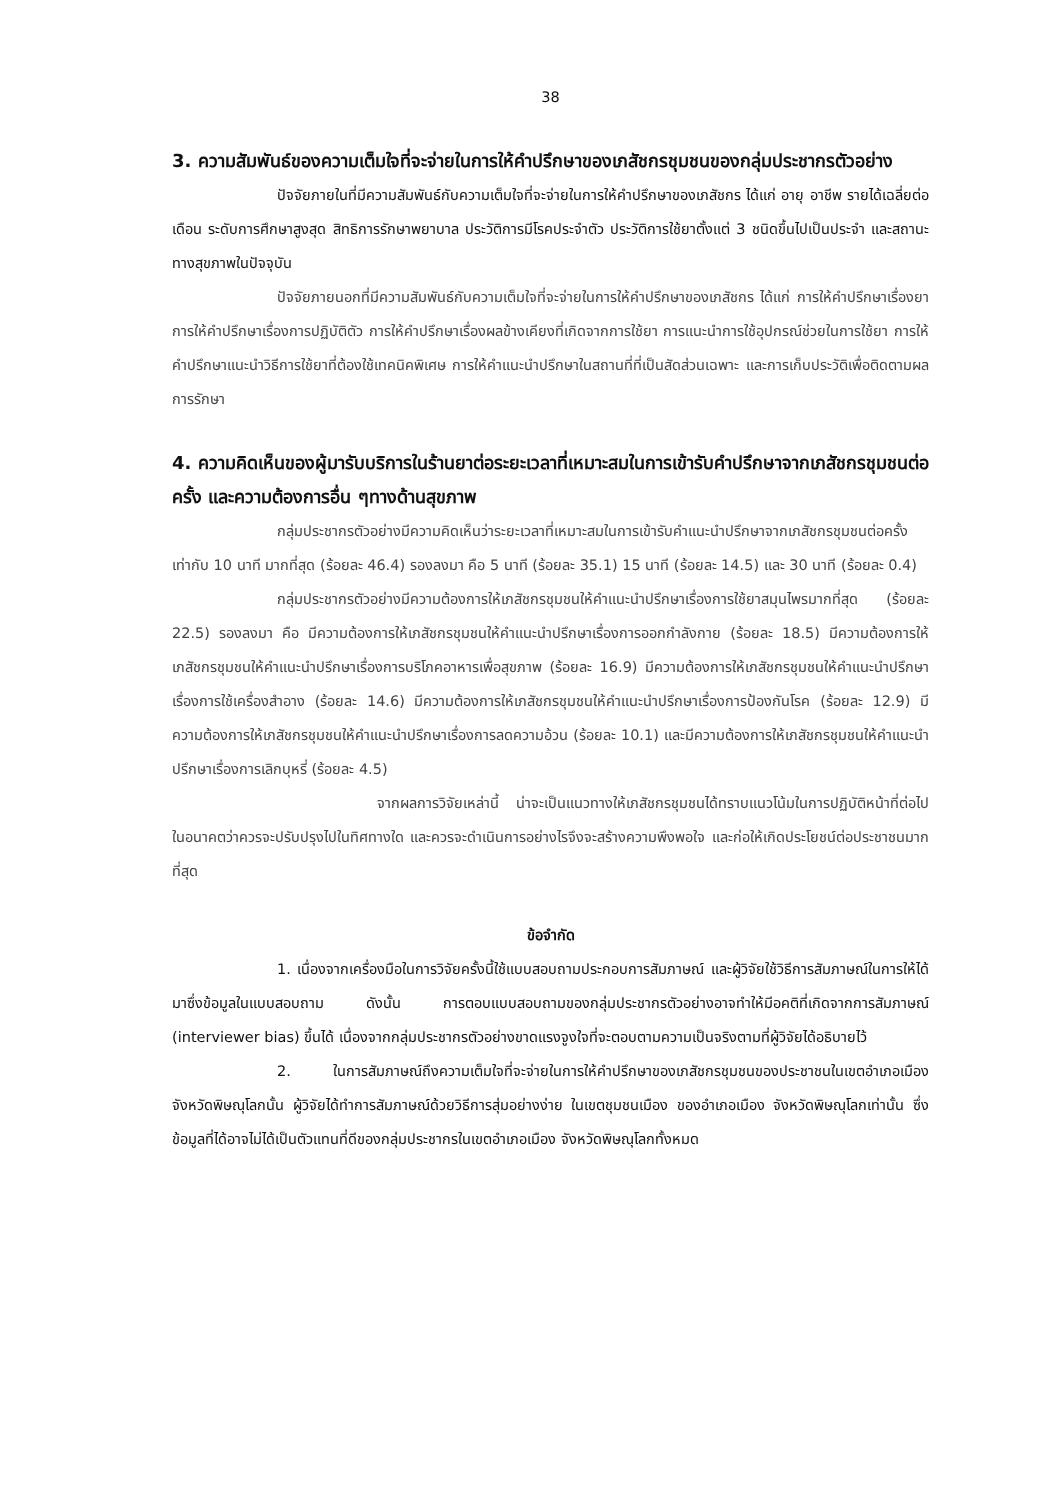38
3. ความสัมพันธ์ของความเต็มใจที่จะจ่ายในการให้คำปรึกษาของเภสัชกรชุมชนของกลุ่มประชากรตัวอย่าง
ปัจจัยภายในที่มีความสัมพันธ์กับความเต็มใจที่จะจ่ายในการให้คำปรึกษาของเภสัชกร ได้แก่ อายุ อาชีพ รายได้เฉลี่ยต่อเดือน ระดับการศึกษาสูงสุด สิทธิการรักษาพยาบาล ประวัติการมีโรคประจำตัว ประวัติการใช้ยาตั้งแต่ 3 ชนิดขึ้นไปเป็นประจำ และสถานะทางสุขภาพในปัจจุบัน
ปัจจัยภายนอกที่มีความสัมพันธ์กับความเต็มใจที่จะจ่ายในการให้คำปรึกษาของเภสัชกร ได้แก่ การให้คำปรึกษาเรื่องยา การให้คำปรึกษาเรื่องการปฏิบัติตัว การให้คำปรึกษาเรื่องผลข้างเคียงที่เกิดจากการใช้ยา การแนะนำการใช้อุปกรณ์ช่วยในการใช้ยา การให้คำปรึกษาแนะนำวิธีการใช้ยาที่ต้องใช้เทคนิคพิเศษ การให้คำแนะนำปรึกษาในสถานที่ที่เป็นสัดส่วนเฉพาะ และการเก็บประวัติเพื่อติดตามผลการรักษา
4. ความคิดเห็นของผู้มารับบริการในร้านยาต่อระยะเวลาที่เหมาะสมในการเข้ารับคำปรึกษาจากเภสัชกรชุมชนต่อครั้ง และความต้องการอื่น ๆทางด้านสุขภาพ
กลุ่มประชากรตัวอย่างมีความคิดเห็นว่าระยะเวลาที่เหมาะสมในการเข้ารับคำแนะนำปรึกษาจากเภสัชกรชุมชนต่อครั้งเท่ากับ 10 นาที มากที่สุด (ร้อยละ 46.4) รองลงมา คือ 5 นาที (ร้อยละ 35.1) 15 นาที (ร้อยละ 14.5) และ 30 นาที (ร้อยละ 0.4)
กลุ่มประชากรตัวอย่างมีความต้องการให้เภสัชกรชุมชนให้คำแนะนำปรึกษาเรื่องการใช้ยาสมุนไพรมากที่สุด (ร้อยละ 22.5) รองลงมา คือ มีความต้องการให้เภสัชกรชุมชนให้คำแนะนำปรึกษาเรื่องการออกกำลังกาย (ร้อยละ 18.5) มีความต้องการให้เภสัชกรชุมชนให้คำแนะนำปรึกษาเรื่องการบริโภคอาหารเพื่อสุขภาพ (ร้อยละ 16.9) มีความต้องการให้เภสัชกรชุมชนให้คำแนะนำปรึกษาเรื่องการใช้เครื่องสำอาง (ร้อยละ 14.6) มีความต้องการให้เภสัชกรชุมชนให้คำแนะนำปรึกษาเรื่องการป้องกันโรค (ร้อยละ 12.9) มีความต้องการให้เภสัชกรชุมชนให้คำแนะนำปรึกษาเรื่องการลดความอ้วน (ร้อยละ 10.1) และมีความต้องการให้เภสัชกรชุมชนให้คำแนะนำปรึกษาเรื่องการเลิกบุหรี่ (ร้อยละ 4.5)
จากผลการวิจัยเหล่านี้ น่าจะเป็นแนวทางให้เภสัชกรชุมชนได้ทราบแนวโน้มในการปฏิบัติหน้าที่ต่อไปในอนาคตว่าควรจะปรับปรุงไปในทิศทางใด และควรจะดำเนินการอย่างไรจึงจะสร้างความพึงพอใจ และก่อให้เกิดประโยชน์ต่อประชาชนมากที่สุด
ข้อจำกัด
1. เนื่องจากเครื่องมือในการวิจัยครั้งนี้ใช้แบบสอบถามประกอบการสัมภาษณ์ และผู้วิจัยใช้วิธีการสัมภาษณ์ในการให้ได้มาซึ่งข้อมูลในแบบสอบถาม ดังนั้น การตอบแบบสอบถามของกลุ่มประชากรตัวอย่างอาจทำให้มีอคติที่เกิดจากการสัมภาษณ์ (interviewer bias) ขึ้นได้ เนื่องจากกลุ่มประชากรตัวอย่างขาดแรงจูงใจที่จะตอบตามความเป็นจริงตามที่ผู้วิจัยได้อธิบายไว้
2. ในการสัมภาษณ์ถึงความเต็มใจที่จะจ่ายในการให้คำปรึกษาของเภสัชกรชุมชนของประชาชนในเขตอำเภอเมือง จังหวัดพิษณุโลกนั้น ผู้วิจัยได้ทำการสัมภาษณ์ด้วยวิธีการสุ่มอย่างง่าย ในเขตชุมชนเมือง ของอำเภอเมือง จังหวัดพิษณุโลกเท่านั้น ซึ่งข้อมูลที่ได้อาจไม่ได้เป็นตัวแทนที่ดีของกลุ่มประชากรในเขตอำเภอเมือง จังหวัดพิษณุโลกทั้งหมด